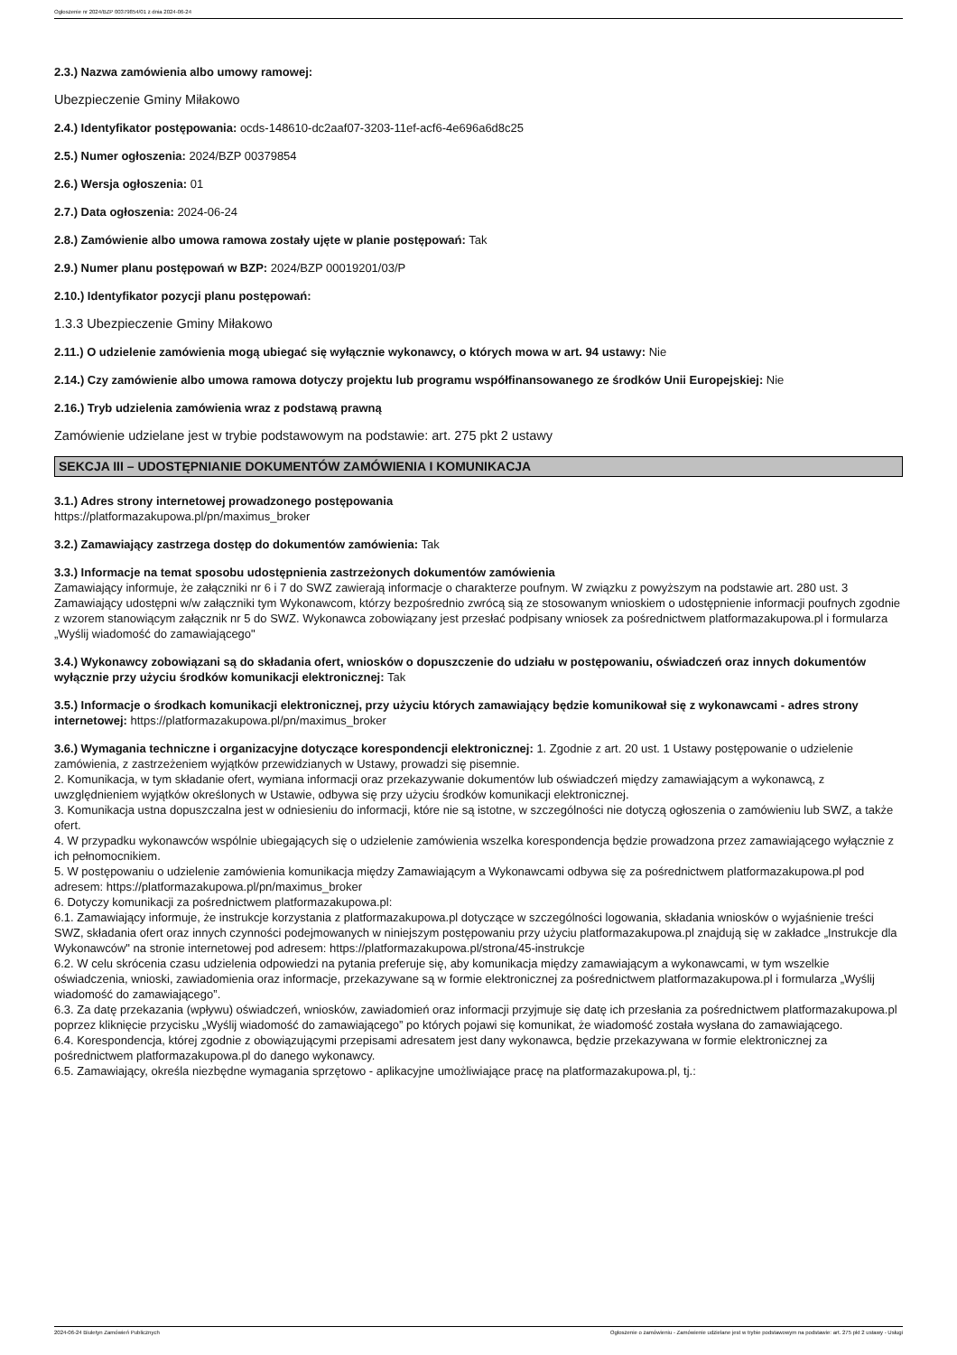Ogłoszenie nr 2024/BZP 00379854/01 z dnia 2024-06-24
2.3.) Nazwa zamówienia albo umowy ramowej:
Ubezpieczenie Gminy Miłakowo
2.4.) Identyfikator postępowania: ocds-148610-dc2aaf07-3203-11ef-acf6-4e696a6d8c25
2.5.) Numer ogłoszenia: 2024/BZP 00379854
2.6.) Wersja ogłoszenia: 01
2.7.) Data ogłoszenia: 2024-06-24
2.8.) Zamówienie albo umowa ramowa zostały ujęte w planie postępowań: Tak
2.9.) Numer planu postępowań w BZP: 2024/BZP 00019201/03/P
2.10.) Identyfikator pozycji planu postępowań:
1.3.3 Ubezpieczenie Gminy Miłakowo
2.11.) O udzielenie zamówienia mogą ubiegać się wyłącznie wykonawcy, o których mowa w art. 94 ustawy: Nie
2.14.) Czy zamówienie albo umowa ramowa dotyczy projektu lub programu współfinansowanego ze środków Unii Europejskiej: Nie
2.16.) Tryb udzielenia zamówienia wraz z podstawą prawną
Zamówienie udzielane jest w trybie podstawowym na podstawie: art. 275 pkt 2 ustawy
SEKCJA III – UDOSTĘPNIANIE DOKUMENTÓW ZAMÓWIENIA I KOMUNIKACJA
3.1.) Adres strony internetowej prowadzonego postępowania
https://platformazakupowa.pl/pn/maximus_broker
3.2.) Zamawiający zastrzega dostęp do dokumentów zamówienia: Tak
3.3.) Informacje na temat sposobu udostępnienia zastrzeżonych dokumentów zamówienia
Zamawiający informuje, że załączniki nr 6 i 7 do SWZ zawierają informacje o charakterze poufnym. W związku z powyższym na podstawie art. 280 ust. 3 Zamawiający udostępni w/w załączniki tym Wykonawcom, którzy bezpośrednio zwrócą sią ze stosowanym wnioskiem o udostępnienie informacji poufnych zgodnie z wzorem stanowiącym załącznik nr 5 do SWZ. Wykonawca zobowiązany jest przesłać podpisany wniosek za pośrednictwem platformazakupowa.pl i formularza „Wyślij wiadomość do zamawiającego"
3.4.) Wykonawcy zobowiązani są do składania ofert, wniosków o dopuszczenie do udziału w postępowaniu, oświadczeń oraz innych dokumentów wyłącznie przy użyciu środków komunikacji elektronicznej: Tak
3.5.) Informacje o środkach komunikacji elektronicznej, przy użyciu których zamawiający będzie komunikował się z wykonawcami - adres strony internetowej: https://platformazakupowa.pl/pn/maximus_broker
3.6.) Wymagania techniczne i organizacyjne dotyczące korespondencji elektronicznej: 1. Zgodnie z art. 20 ust. 1 Ustawy postępowanie o udzielenie zamówienia, z zastrzeżeniem wyjątków przewidzianych w Ustawy, prowadzi się pisemnie.
2. Komunikacja, w tym składanie ofert, wymiana informacji oraz przekazywanie dokumentów lub oświadczeń między zamawiającym a wykonawcą, z uwzględnieniem wyjątków określonych w Ustawie, odbywa się przy użyciu środków komunikacji elektronicznej.
3. Komunikacja ustna dopuszczalna jest w odniesieniu do informacji, które nie są istotne, w szczególności nie dotyczą ogłoszenia o zamówieniu lub SWZ, a także ofert.
4. W przypadku wykonawców wspólnie ubiegających się o udzielenie zamówienia wszelka korespondencja będzie prowadzona przez zamawiającego wyłącznie z ich pełnomocnikiem.
5. W postępowaniu o udzielenie zamówienia komunikacja między Zamawiającym a Wykonawcami odbywa się za pośrednictwem platformazakupowa.pl pod adresem: https://platformazakupowa.pl/pn/maximus_broker
6. Dotyczy komunikacji za pośrednictwem platformazakupowa.pl:
6.1. Zamawiający informuje, że instrukcje korzystania z platformazakupowa.pl dotyczące w szczególności logowania, składania wniosków o wyjaśnienie treści SWZ, składania ofert oraz innych czynności podejmowanych w niniejszym postępowaniu przy użyciu platformazakupowa.pl znajdują się w zakładce „Instrukcje dla Wykonawców" na stronie internetowej pod adresem: https://platformazakupowa.pl/strona/45-instrukcje
6.2. W celu skrócenia czasu udzielenia odpowiedzi na pytania preferuje się, aby komunikacja między zamawiającym a wykonawcami, w tym wszelkie oświadczenia, wnioski, zawiadomienia oraz informacje, przekazywane są w formie elektronicznej za pośrednictwem platformazakupowa.pl i formularza „Wyślij wiadomość do zamawiającego”.
6.3. Za datę przekazania (wpływu) oświadczeń, wniosków, zawiadomień oraz informacji przyjmuje się datę ich przesłania za pośrednictwem platformazakupowa.pl poprzez kliknięcie przycisku „Wyślij wiadomość do zamawiającego” po których pojawi się komunikat, że wiadomość została wysłana do zamawiającego.
6.4. Korespondencja, której zgodnie z obowiązującymi przepisami adresatem jest dany wykonawca, będzie przekazywana w formie elektronicznej za pośrednictwem platformazakupowa.pl do danego wykonawcy.
6.5. Zamawiający, określa niezbędne wymagania sprzętowo - aplikacyjne umożliwiające pracę na platformazakupowa.pl, tj.:
2024-06-24 Biuletyn Zamówień Publicznych Ogłoszenie o zamówieniu - Zamówienie udzielane jest w trybie podstawowym na podstawie: art. 275 pkt 2 ustawy - Usługi